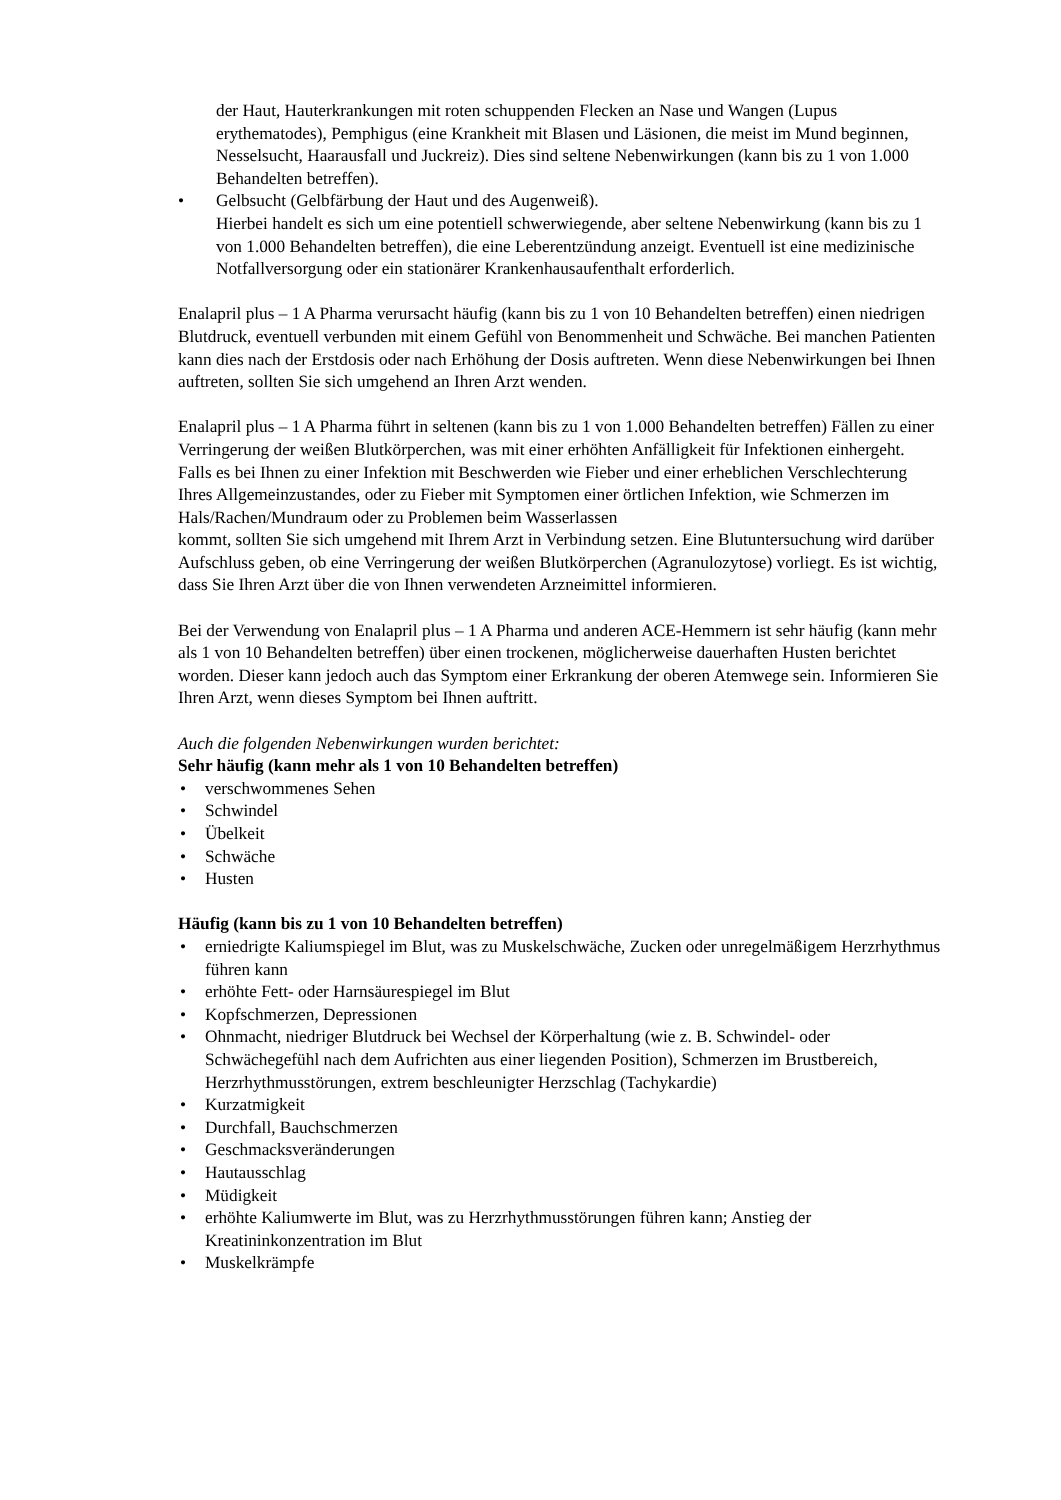der Haut, Hauterkrankungen mit roten schuppenden Flecken an Nase und Wangen (Lupus erythematodes), Pemphigus (eine Krankheit mit Blasen und Läsionen, die meist im Mund beginnen, Nesselsucht, Haarausfall und Juckreiz). Dies sind seltene Nebenwirkungen (kann bis zu 1 von 1.000 Behandelten betreffen).
• Gelbsucht (Gelbfärbung der Haut und des Augenweiß).
Hierbei handelt es sich um eine potentiell schwerwiegende, aber seltene Nebenwirkung (kann bis zu 1 von 1.000 Behandelten betreffen), die eine Leberentzündung anzeigt. Eventuell ist eine medizinische Notfallversorgung oder ein stationärer Krankenhausaufenthalt erforderlich.
Enalapril plus – 1 A Pharma verursacht häufig (kann bis zu 1 von 10 Behandelten betreffen) einen niedrigen Blutdruck, eventuell verbunden mit einem Gefühl von Benommenheit und Schwäche. Bei manchen Patienten kann dies nach der Erstdosis oder nach Erhöhung der Dosis auftreten. Wenn diese Nebenwirkungen bei Ihnen auftreten, sollten Sie sich umgehend an Ihren Arzt wenden.
Enalapril plus – 1 A Pharma führt in seltenen (kann bis zu 1 von 1.000 Behandelten betreffen) Fällen zu einer Verringerung der weißen Blutkörperchen, was mit einer erhöhten Anfälligkeit für Infektionen einhergeht. Falls es bei Ihnen zu einer Infektion mit Beschwerden wie Fieber und einer erheblichen Verschlechterung Ihres Allgemeinzustandes, oder zu Fieber mit Symptomen einer örtlichen Infektion, wie Schmerzen im Hals/Rachen/Mundraum oder zu Problemen beim Wasserlassen
kommt, sollten Sie sich umgehend mit Ihrem Arzt in Verbindung setzen. Eine Blutuntersuchung wird darüber Aufschluss geben, ob eine Verringerung der weißen Blutkörperchen (Agranulozytose) vorliegt. Es ist wichtig, dass Sie Ihren Arzt über die von Ihnen verwendeten Arzneimittel informieren.
Bei der Verwendung von Enalapril plus – 1 A Pharma und anderen ACE-Hemmern ist sehr häufig (kann mehr als 1 von 10 Behandelten betreffen) über einen trockenen, möglicherweise dauerhaften Husten berichtet worden. Dieser kann jedoch auch das Symptom einer Erkrankung der oberen Atemwege sein. Informieren Sie Ihren Arzt, wenn dieses Symptom bei Ihnen auftritt.
Auch die folgenden Nebenwirkungen wurden berichtet:
Sehr häufig (kann mehr als 1 von 10 Behandelten betreffen)
• verschwommenes Sehen
• Schwindel
• Übelkeit
• Schwäche
• Husten
Häufig (kann bis zu 1 von 10 Behandelten betreffen)
• erniedrigte Kaliumspiegel im Blut, was zu Muskelschwäche, Zucken oder unregelmäßigem Herzrhythmus führen kann
• erhöhte Fett- oder Harnsäurespiegel im Blut
• Kopfschmerzen, Depressionen
• Ohnmacht, niedriger Blutdruck bei Wechsel der Körperhaltung (wie z. B. Schwindel- oder Schwächegefühl nach dem Aufrichten aus einer liegenden Position), Schmerzen im Brustbereich, Herzrhythmusstörungen, extrem beschleunigter Herzschlag (Tachykardie)
• Kurzatmigkeit
• Durchfall, Bauchschmerzen
• Geschmacksveränderungen
• Hautausschlag
• Müdigkeit
• erhöhte Kaliumwerte im Blut, was zu Herzrhythmusstörungen führen kann; Anstieg der Kreatininkonzentration im Blut
• Muskelkrämpfe